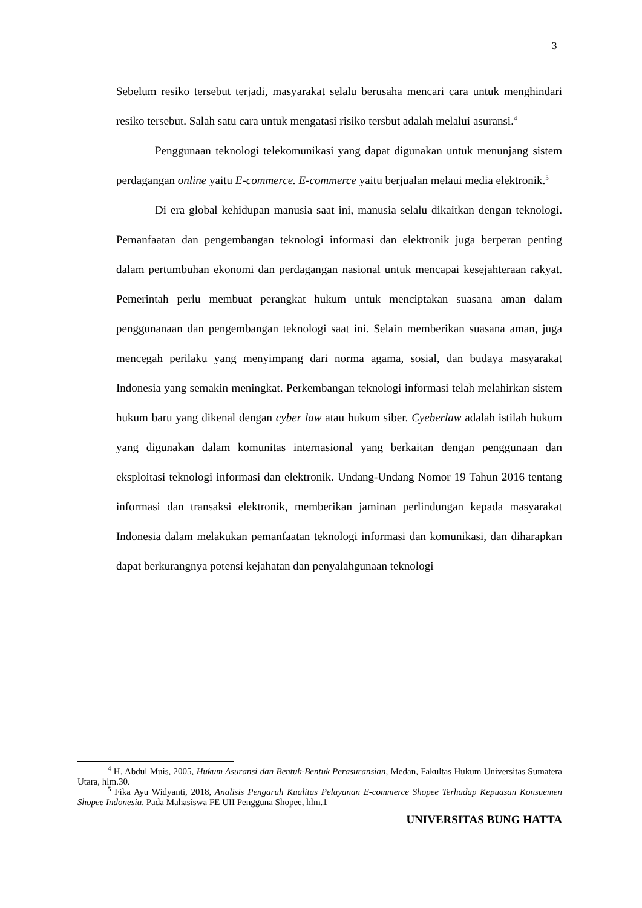3
Sebelum resiko tersebut terjadi, masyarakat selalu berusaha mencari cara untuk menghindari resiko tersebut. Salah satu cara untuk mengatasi risiko tersbut adalah melalui asuransi.<sup>4</sup>
Penggunaan teknologi telekomunikasi yang dapat digunakan untuk menunjang sistem perdagangan online yaitu E-commerce. E-commerce yaitu berjualan melaui media elektronik.<sup>5</sup>
Di era global kehidupan manusia saat ini, manusia selalu dikaitkan dengan teknologi. Pemanfaatan dan pengembangan teknologi informasi dan elektronik juga berperan penting dalam pertumbuhan ekonomi dan perdagangan nasional untuk mencapai kesejahteraan rakyat. Pemerintah perlu membuat perangkat hukum untuk menciptakan suasana aman dalam penggunanaan dan pengembangan teknologi saat ini. Selain memberikan suasana aman, juga mencegah perilaku yang menyimpang dari norma agama, sosial, dan budaya masyarakat Indonesia yang semakin meningkat. Perkembangan teknologi informasi telah melahirkan sistem hukum baru yang dikenal dengan cyber law atau hukum siber. Cyeberlaw adalah istilah hukum yang digunakan dalam komunitas internasional yang berkaitan dengan penggunaan dan eksploitasi teknologi informasi dan elektronik. Undang-Undang Nomor 19 Tahun 2016 tentang informasi dan transaksi elektronik, memberikan jaminan perlindungan kepada masyarakat Indonesia dalam melakukan pemanfaatan teknologi informasi dan komunikasi, dan diharapkan dapat berkurangnya potensi kejahatan dan penyalahgunaan teknologi
<sup>4</sup> H. Abdul Muis, 2005, Hukum Asuransi dan Bentuk-Bentuk Perasuransian, Medan, Fakultas Hukum Universitas Sumatera Utara, hlm.30.
<sup>5</sup> Fika Ayu Widyanti, 2018, Analisis Pengaruh Kualitas Pelayanan E-commerce Shopee Terhadap Kepuasan Konsuemen Shopee Indonesia, Pada Mahasiswa FE UII Pengguna Shopee, hlm.1
UNIVERSITAS BUNG HATTA